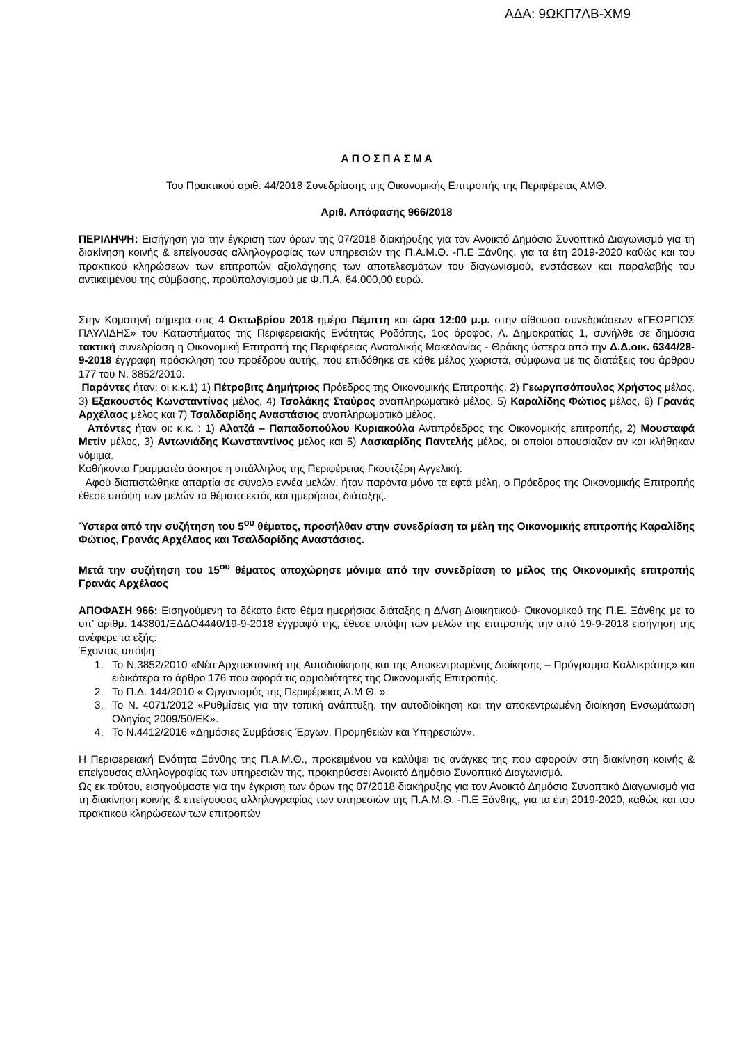ΑΔΑ: 9ΩΚΠ7ΛΒ-ΧΜ9
Α Π Ο Σ Π Α Σ Μ Α
Του Πρακτικού αριθ. 44/2018 Συνεδρίασης της Οικονομικής Επιτροπής της Περιφέρειας ΑΜΘ.
Αριθ. Απόφασης 966/2018
ΠΕΡΙΛΗΨΗ: Εισήγηση για την έγκριση των όρων της 07/2018 διακήρυξης για τον Ανοικτό Δημόσιο Συνοπτικό Διαγωνισμό για τη διακίνηση κοινής & επείγουσας αλληλογραφίας των υπηρεσιών της Π.Α.Μ.Θ. -Π.Ε Ξάνθης, για τα έτη 2019-2020 καθώς και του πρακτικού κληρώσεων των επιτροπών αξιολόγησης των αποτελεσμάτων του διαγωνισμού, ενστάσεων και παραλαβής του αντικειμένου της σύμβασης, προϋπολογισμού με Φ.Π.Α. 64.000,00 ευρώ.
Στην Κομοτηνή σήμερα στις 4 Οκτωβρίου 2018 ημέρα Πέμπτη και ώρα 12:00 μ.μ. στην αίθουσα συνεδριάσεων «ΓΕΩΡΓΙΟΣ ΠΑΥΛΙΔΗΣ» του Καταστήματος της Περιφερειακής Ενότητας Ροδόπης, 1ος όροφος, Λ. Δημοκρατίας 1, συνήλθε σε δημόσια τακτική συνεδρίαση η Οικονομική Επιτροπή της Περιφέρειας Ανατολικής Μακεδονίας - Θράκης ύστερα από την Δ.Δ.οικ. 6344/28-9-2018 έγγραφη πρόσκληση του προέδρου αυτής, που επιδόθηκε σε κάθε μέλος χωριστά, σύμφωνα με τις διατάξεις του άρθρου 177 του Ν. 3852/2010.
Παρόντες ήταν: οι κ.κ.1) 1) Πέτροβιτς Δημήτριος Πρόεδρος της Οικονομικής Επιτροπής, 2) Γεωργιτσόπουλος Χρήστος μέλος, 3) Εξακουστός Κωνσταντίνος μέλος, 4) Τσολάκης Σταύρος αναπληρωματικό μέλος, 5) Καραλίδης Φώτιος μέλος, 6) Γρανάς Αρχέλαος μέλος και 7) Τσαλδαρίδης Αναστάσιος αναπληρωματικό μέλος.
Απόντες ήταν οι: κ.κ. : 1) Αλατζά – Παπαδοπούλου Κυριακούλα Αντιπρόεδρος της Οικονομικής επιτροπής, 2) Μουσταφά Μετίν μέλος, 3) Αντωνιάδης Κωνσταντίνος μέλος και 5) Λασκαρίδης Παντελής μέλος, οι οποίοι απουσίαζαν αν και κλήθηκαν νόμιμα.
Καθήκοντα Γραμματέα άσκησε η υπάλληλος της Περιφέρειας Γκουτζέρη Αγγελική.
Αφού διαπιστώθηκε απαρτία σε σύνολο εννέα μελών, ήταν παρόντα μόνο τα εφτά μέλη, ο Πρόεδρος της Οικονομικής Επιτροπής έθεσε υπόψη των μελών τα θέματα εκτός και ημερήσιας διάταξης.
Ύστερα από την συζήτηση του 5<sup>ου</sup> θέματος, προσήλθαν στην συνεδρίαση τα μέλη της Οικονομικής επιτροπής Καραλίδης Φώτιος, Γρανάς Αρχέλαος και Τσαλδαρίδης Αναστάσιος.
Μετά την συζήτηση του 15<sup>ου</sup> θέματος αποχώρησε μόνιμα από την συνεδρίαση το μέλος της Οικονομικής επιτροπής Γρανάς Αρχέλαος
ΑΠΟΦΑΣΗ 966: Εισηγούμενη το δέκατο έκτο θέμα ημερήσιας διάταξης η Δ/νση Διοικητικού- Οικονομικού της Π.Ε. Ξάνθης με το υπ’ αριθμ. 143801/ΞΔΔΟ4440/19-9-2018 έγγραφό της, έθεσε υπόψη των μελών της επιτροπής την από 19-9-2018 εισήγηση της ανέφερε τα εξής:
Έχοντας υπόψη :
1. Το Ν.3852/2010 «Νέα Αρχιτεκτονική της Αυτοδιοίκησης και της Αποκεντρωμένης Διοίκησης – Πρόγραμμα Καλλικράτης» και ειδικότερα το άρθρο 176 που αφορά τις αρμοδιότητες της Οικονομικής Επιτροπής.
2. Το Π.Δ. 144/2010 « Οργανισμός της Περιφέρειας Α.Μ.Θ. ».
3. Το Ν. 4071/2012 «Ρυθμίσεις για την τοπική ανάπτυξη, την αυτοδιοίκηση και την αποκεντρωμένη διοίκηση Ενσωμάτωση Οδηγίας 2009/50/ΕΚ».
4. Το Ν.4412/2016 «Δημόσιες Συμβάσεις Έργων, Προμηθειών και Υπηρεσιών».
Η Περιφερειακή Ενότητα Ξάνθης της Π.Α.Μ.Θ., προκειμένου να καλύψει τις ανάγκες της που αφορούν στη διακίνηση κοινής & επείγουσας αλληλογραφίας των υπηρεσιών της, προκηρύσσει Ανοικτό Δημόσιο Συνοπτικό Διαγωνισμό.
Ως εκ τούτου, εισηγούμαστε για την έγκριση των όρων της 07/2018 διακήρυξης για τον Ανοικτό Δημόσιο Συνοπτικό Διαγωνισμό για τη διακίνηση κοινής & επείγουσας αλληλογραφίας των υπηρεσιών της Π.Α.Μ.Θ. -Π.Ε Ξάνθης, για τα έτη 2019-2020, καθώς και του πρακτικού κληρώσεων των επιτροπών